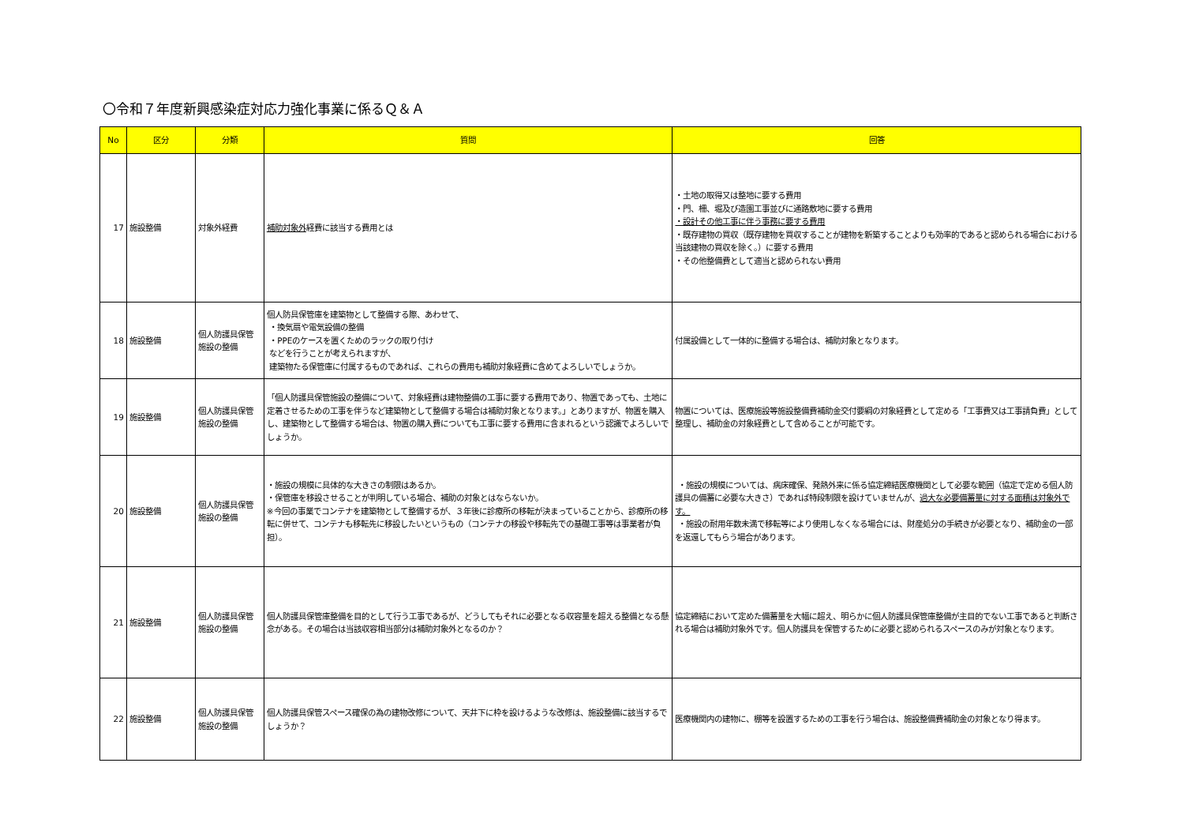〇令和７年度新興感染症対応力強化事業に係るＱ＆Ａ
| No | 区分 | 分類 | 質問 | 回答 |
| --- | --- | --- | --- | --- |
| 17 | 施設整備 | 対象外経費 | 補助対象外 経費に該当する費用とは | ・土地の取得又は整地に要する費用 ・門、柵、堀及び造園工事並びに通路敷地に要する費用 ・設計その他工事に伴う事務に要する費用 ・既存建物の買収（既存建物を買収することが建物を新築することよりも効率的であると認められる場合における当該建物の買収を除く。）に要する費用 ・その他整備費として適当と認められない費用 |
| 18 | 施設整備 | 個人防護具保管施設の整備 | 個人防具保管庫を建築物として整備する際、あわせて、 ・換気扇や電気設備の整備 ・PPEのケースを置くためのラックの取り付け などを行うことが考えられますが、 建築物たる保管庫に付属するものであれば、これらの費用も補助対象経費に含めてよろしいでしょうか。 | 付属設備として一体的に整備する場合は、補助対象となります。 |
| 19 | 施設整備 | 個人防護具保管施設の整備 | 「個人防護具保管施設の整備について、対象経費は建物整備の工事に要する費用であり、物置であっても、土地に定着させるための工事を伴うなど建築物として整備する場合は補助対象となります。」とありますが、物置を購入し、建築物として整備する場合は、物置の購入費についても工事に要する費用に含まれるという認識でよろしいでしょうか。 | 物置については、医療施設等施設整備費補助金交付要綱の対象経費として定める「工事費又は工事請負費」として整理し、補助金の対象経費として含めることが可能です。 |
| 20 | 施設整備 | 個人防護具保管施設の整備 | ・施設の規模に具体的な大きさの制限はあるか。 ・保管庫を移設させることが判明している場合、補助の対象とはならないか。 ※今回の事業でコンテナを建築物として整備するが、３年後に診療所の移転が決まっていることから、診療所の移転に併せて、コンテナも移転先に移設したいというもの（コンテナの移設や移転先での基礎工事等は事業者が負担）。 | ・施設の規模については、病床確保、発熱外来に係る協定締結医療機関として必要な範囲（協定で定める個人防護具の備蓄に必要な大きさ）であれば特段制限を設けていませんが、 過大な必要備蓄量に対する面積は対象外です。 ・施設の耐用年数未満で移転等により使用しなくなる場合には、財産処分の手続きが必要となり、補助金の一部を返還してもらう場合があります。 |
| 21 | 施設整備 | 個人防護具保管施設の整備 | 個人防護具保管庫整備を目的として行う工事であるが、どうしてもそれに必要となる収容量を超える整備となる懸念がある。その場合は当該収容相当部分は補助対象外となるのか？ | 協定締結において定めた備蓄量を大幅に超え、明らかに個人防護具保管庫整備が主目的でない工事であると判断される場合は補助対象外です。個人防護具を保管するために必要と認められるスペースのみが対象となります。 |
| 22 | 施設整備 | 個人防護具保管施設の整備 | 個人防護具保管スペース確保の為の建物改修について、天井下に枠を設けるような改修は、施設整備に該当するでしょうか？ | 医療機関内の建物に、棚等を設置するための工事を行う場合は、施設整備費補助金の対象となり得ます。 |